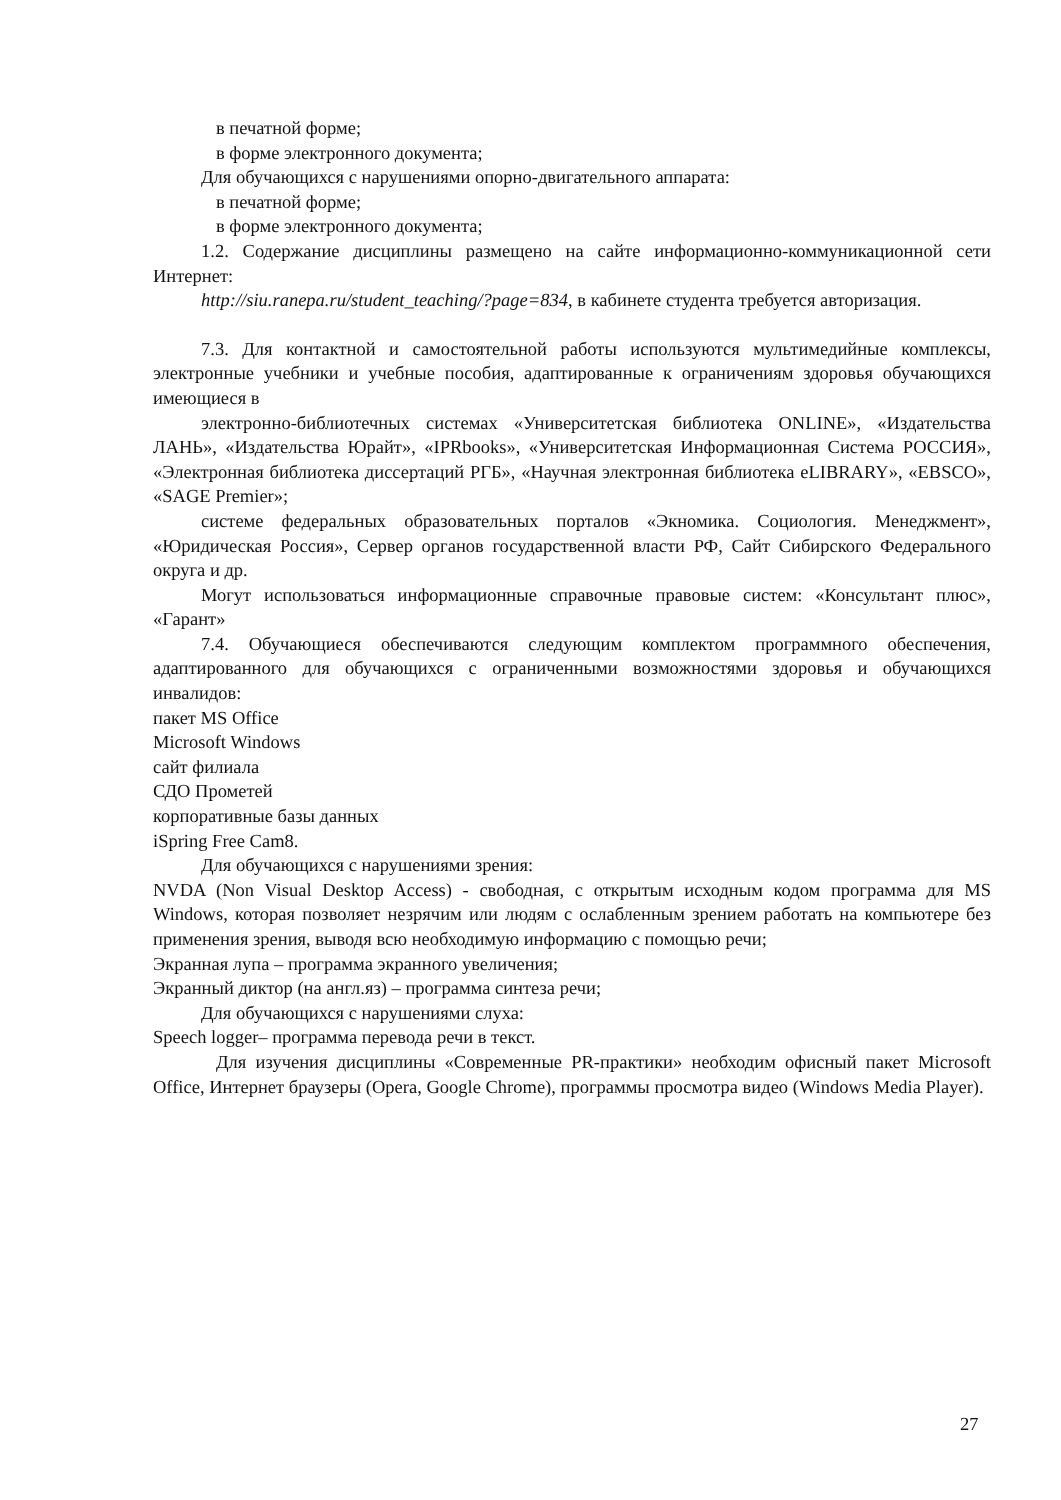в печатной форме;
в форме электронного документа;
Для обучающихся с нарушениями опорно-двигательного аппарата:
в печатной форме;
в форме электронного документа;
1.2. Содержание дисциплины размещено на сайте информационно-коммуникационной сети Интернет:
http://siu.ranepa.ru/student_teaching/?page=834, в кабинете студента требуется авторизация.
7.3. Для контактной и самостоятельной работы используются мультимедийные комплексы, электронные учебники и учебные пособия, адаптированные к ограничениям здоровья обучающихся имеющиеся в
электронно-библиотечных системах «Университетская библиотека ONLINE», «Издательства ЛАНЬ», «Издательства Юрайт», «IPRbooks», «Университетская Информационная Система РОССИЯ», «Электронная библиотека диссертаций РГБ», «Научная электронная библиотека eLIBRARY», «EBSCO», «SAGE Premier»;
системе федеральных образовательных порталов «Экномика. Социология. Менеджмент», «Юридическая Россия», Сервер органов государственной власти РФ, Сайт Сибирского Федерального округа и др.
Могут использоваться информационные справочные правовые систем: «Консультант плюс», «Гарант»
7.4. Обучающиеся обеспечиваются следующим комплектом программного обеспечения, адаптированного для обучающихся с ограниченными возможностями здоровья и обучающихся инвалидов:
пакет MS Office
Microsoft Windows
сайт филиала
СДО Прометей
корпоративные базы данных
iSpring Free Cam8.
Для обучающихся с нарушениями зрения:
NVDA (Non Visual Desktop Access) - свободная, с открытым исходным кодом программа для MS Windows, которая позволяет незрячим или людям с ослабленным зрением работать на компьютере без применения зрения, выводя всю необходимую информацию с помощью речи;
Экранная лупа – программа экранного увеличения;
Экранный диктор (на англ.яз) – программа синтеза речи;
Для обучающихся с нарушениями слуха:
Speech logger– программа перевода речи в текст.
Для изучения дисциплины «Современные PR-практики» необходим офисный пакет Microsoft Office, Интернет браузеры (Opera, Google Chrome), программы просмотра видео (Windows Media Player).
27